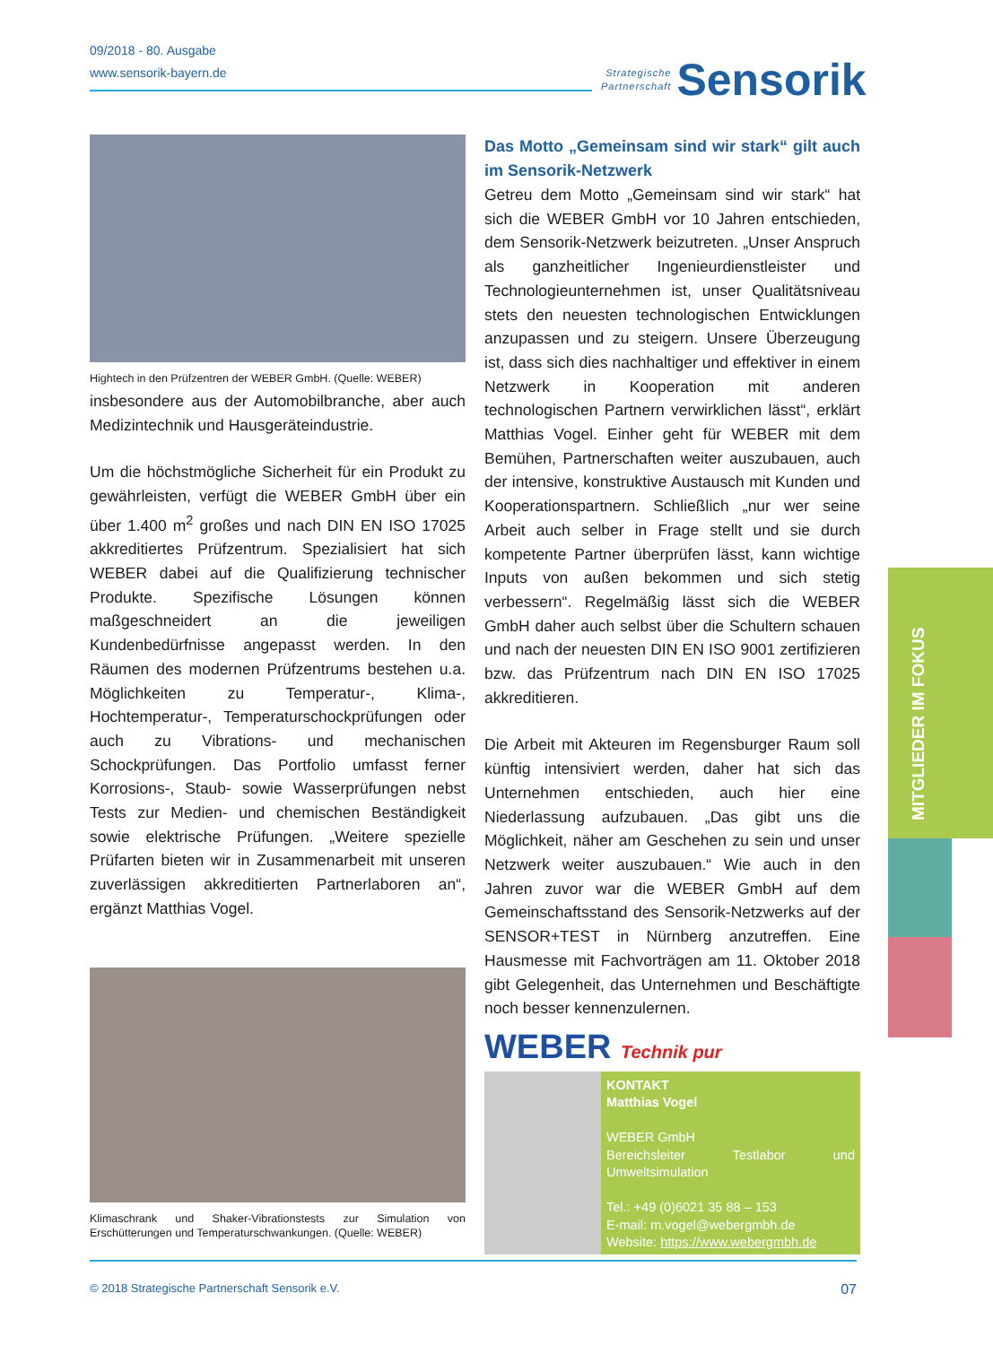09/2018 - 80. Ausgabe
www.sensorik-bayern.de
Strategische
Partnerschaft
Sensorik
Hightech in den Prüfzentren der WEBER GmbH. (Quelle: WEBER)
insbesondere aus der Automobilbranche, aber auch Medizintechnik und Hausgeräteindustrie.
Um die höchstmögliche Sicherheit für ein Produkt zu gewährleisten, verfügt die WEBER GmbH über ein über 1.400 m<sup>2</sup> großes und nach DIN EN ISO 17025 akkreditiertes Prüfzentrum. Spezialisiert hat sich WEBER dabei auf die Qualifizierung technischer Produkte. Spezifische Lösungen können maßgeschneidert an die jeweiligen Kundenbedürfnisse angepasst werden. In den Räumen des modernen Prüfzentrums bestehen u.a. Möglichkeiten zu Temperatur-, Klima-, Hochtemperatur-, Temperaturschockprüfungen oder auch zu Vibrations- und mechanischen Schockprüfungen. Das Portfolio umfasst ferner Korrosions-, Staub- sowie Wasserprüfungen nebst Tests zur Medien- und chemischen Beständigkeit sowie elektrische Prüfungen. „Weitere spezielle Prüfarten bieten wir in Zusammenarbeit mit unseren zuverlässigen akkreditierten Partnerlaboren an“, ergänzt Matthias Vogel.
Klimaschrank und Shaker-Vibrationstests zur Simulation von Erschütterungen und Temperaturschwankungen. (Quelle: WEBER)
Das Motto „Gemeinsam sind wir stark“ gilt auch im Sensorik-Netzwerk
Getreu dem Motto „Gemeinsam sind wir stark“ hat sich die WEBER GmbH vor 10 Jahren entschieden, dem Sensorik-Netzwerk beizutreten. „Unser Anspruch als ganzheitlicher Ingenieurdienstleister und Technologieunternehmen ist, unser Qualitätsniveau stets den neuesten technologischen Entwicklungen anzupassen und zu steigern. Unsere Überzeugung ist, dass sich dies nachhaltiger und effektiver in einem Netzwerk in Kooperation mit anderen technologischen Partnern verwirklichen lässt“, erklärt Matthias Vogel. Einher geht für WEBER mit dem Bemühen, Partnerschaften weiter auszubauen, auch der intensive, konstruktive Austausch mit Kunden und Kooperationspartnern. Schließlich „nur wer seine Arbeit auch selber in Frage stellt und sie durch kompetente Partner überprüfen lässt, kann wichtige Inputs von außen bekommen und sich stetig verbessern“. Regelmäßig lässt sich die WEBER GmbH daher auch selbst über die Schultern schauen und nach der neuesten DIN EN ISO 9001 zertifizieren bzw. das Prüfzentrum nach DIN EN ISO 17025 akkreditieren.
Die Arbeit mit Akteuren im Regensburger Raum soll künftig intensiviert werden, daher hat sich das Unternehmen entschieden, auch hier eine Niederlassung aufzubauen. „Das gibt uns die Möglichkeit, näher am Geschehen zu sein und unser Netzwerk weiter auszubauen.“ Wie auch in den Jahren zuvor war die WEBER GmbH auf dem Gemeinschaftsstand des Sensorik-Netzwerks auf der SENSOR+TEST in Nürnberg anzutreffen. Eine Hausmesse mit Fachvorträgen am 11. Oktober 2018 gibt Gelegenheit, das Unternehmen und Beschäftigte noch besser kennenzulernen.
WEBER Technik pur
KONTAKT
Matthias Vogel
WEBER GmbH
Bereichsleiter Testlabor und Umweltsimulation
Tel.: +49 (0)6021 35 88 – 153
E-mail: m.vogel@webergmbh.de
Website: https://www.webergmbh.de
MITGLIEDER IM FOKUS
© 2018 Strategische Partnerschaft Sensorik e.V. 07